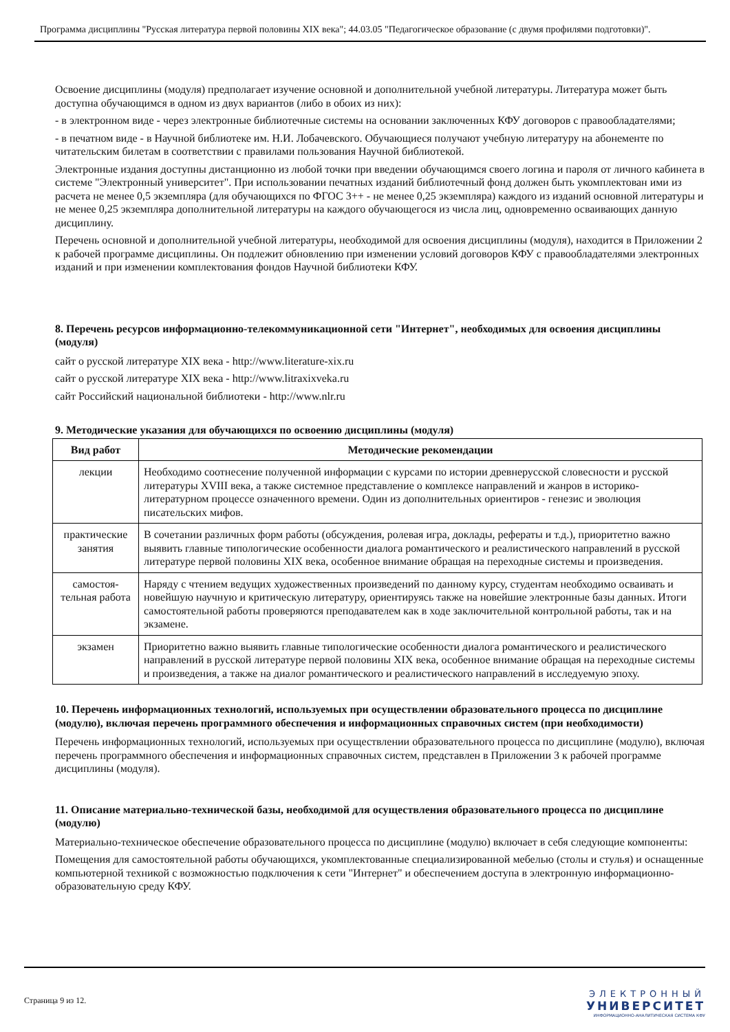Программа дисциплины "Русская литература первой половины XIX века"; 44.03.05 "Педагогическое образование (с двумя профилями подготовки)".
Освоение дисциплины (модуля) предполагает изучение основной и дополнительной учебной литературы. Литература может быть доступна обучающимся в одном из двух вариантов (либо в обоих из них):
- в электронном виде - через электронные библиотечные системы на основании заключенных КФУ договоров с правообладателями;
- в печатном виде - в Научной библиотеке им. Н.И. Лобачевского. Обучающиеся получают учебную литературу на абонементе по читательским билетам в соответствии с правилами пользования Научной библиотекой.
Электронные издания доступны дистанционно из любой точки при введении обучающимся своего логина и пароля от личного кабинета в системе "Электронный университет". При использовании печатных изданий библиотечный фонд должен быть укомплектован ими из расчета не менее 0,5 экземпляра (для обучающихся по ФГОС 3++ - не менее 0,25 экземпляра) каждого из изданий основной литературы и не менее 0,25 экземпляра дополнительной литературы на каждого обучающегося из числа лиц, одновременно осваивающих данную дисциплину.
Перечень основной и дополнительной учебной литературы, необходимой для освоения дисциплины (модуля), находится в Приложении 2 к рабочей программе дисциплины. Он подлежит обновлению при изменении условий договоров КФУ с правообладателями электронных изданий и при изменении комплектования фондов Научной библиотеки КФУ.
8. Перечень ресурсов информационно-телекоммуникационной сети "Интернет", необходимых для освоения дисциплины (модуля)
сайт о русской литературе XIX века - http://www.literature-xix.ru
сайт о русской литературе XIX века - http://www.litraxixveka.ru
сайт Российский национальной библиотеки - http://www.nlr.ru
9. Методические указания для обучающихся по освоению дисциплины (модуля)
| Вид работ | Методические рекомендации |
| --- | --- |
| лекции | Необходимо соотнесение полученной информации с курсами по истории древнерусской словесности и русской литературы XVIII века, а также системное представление о комплексе направлений и жанров в историко-литературном процессе означенного времени. Один из дополнительных ориентиров - генезис и эволюция писательских мифов. |
| практические занятия | В сочетании различных форм работы (обсуждения, ролевая игра, доклады, рефераты и т.д.), приоритетно важно выявить главные типологические особенности диалога романтического и реалистического направлений в русской литературе первой половины XIX века, особенное внимание обращая на переходные системы и произведения. |
| самостоя-тельная работа | Наряду с чтением ведущих художественных произведений по данному курсу, студентам необходимо осваивать и новейшую научную и критическую литературу, ориентируясь также на новейшие электронные базы данных. Итоги самостоятельной работы проверяются преподавателем как в ходе заключительной контрольной работы, так и на экзамене. |
| экзамен | Приоритетно важно выявить главные типологические особенности диалога романтического и реалистического направлений в русской литературе первой половины XIX века, особенное внимание обращая на переходные системы и произведения, а также на диалог романтического и реалистического направлений в исследуемую эпоху. |
10. Перечень информационных технологий, используемых при осуществлении образовательного процесса по дисциплине (модулю), включая перечень программного обеспечения и информационных справочных систем (при необходимости)
Перечень информационных технологий, используемых при осуществлении образовательного процесса по дисциплине (модулю), включая перечень программного обеспечения и информационных справочных систем, представлен в Приложении 3 к рабочей программе дисциплины (модуля).
11. Описание материально-технической базы, необходимой для осуществления образовательного процесса по дисциплине (модулю)
Материально-техническое обеспечение образовательного процесса по дисциплине (модулю) включает в себя следующие компоненты:
Помещения для самостоятельной работы обучающихся, укомплектованные специализированной мебелью (столы и стулья) и оснащенные компьютерной техникой с возможностью подключения к сети "Интернет" и обеспечением доступа в электронную информационно-образовательную среду КФУ.
Страница 9 из 12.
ЭЛЕКТРОННЫЙ
УНИВЕРСИТЕТ
ИНФОРМАЦИОННО-АНАЛИТИЧЕСКАЯ СИСТЕМА КФУ